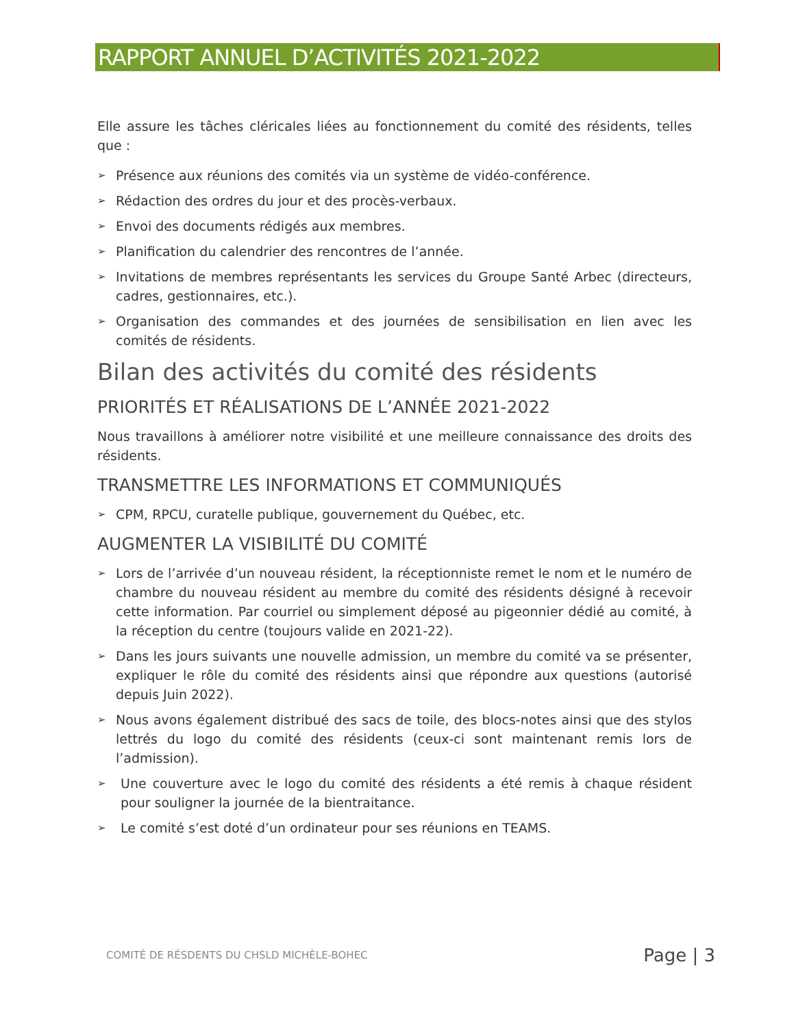RAPPORT ANNUEL D’ACTIVITÉS 2021-2022
Elle assure les tâches cléricales liées au fonctionnement du comité des résidents, telles que :
➢ Présence aux réunions des comités via un système de vidéo-conférence.
➢ Rédaction des ordres du jour et des procès-verbaux.
➢ Envoi des documents rédigés aux membres.
➢ Planification du calendrier des rencontres de l’année.
➢ Invitations de membres représentants les services du Groupe Santé Arbec (directeurs, cadres, gestionnaires, etc.).
➢ Organisation des commandes et des journées de sensibilisation en lien avec les comités de résidents.
Bilan des activités du comité des résidents
PRIORITÉS ET RÉALISATIONS DE L’ANNÉE 2021-2022
Nous travaillons à améliorer notre visibilité et une meilleure connaissance des droits des résidents.
TRANSMETTRE LES INFORMATIONS ET COMMUNIQUÉS
➢ CPM, RPCU, curatelle publique, gouvernement du Québec, etc.
AUGMENTER LA VISIBILITÉ DU COMITÉ
➢ Lors de l’arrivée d’un nouveau résident, la réceptionniste remet le nom et le numéro de chambre du nouveau résident au membre du comité des résidents désigné à recevoir cette information. Par courriel ou simplement déposé au pigeonnier dédié au comité, à la réception du centre (toujours valide en 2021-22).
➢ Dans les jours suivants une nouvelle admission, un membre du comité va se présenter, expliquer le rôle du comité des résidents ainsi que répondre aux questions (autorisé depuis Juin 2022).
➢ Nous avons également distribué des sacs de toile, des blocs-notes ainsi que des stylos lettrés du logo du comité des résidents (ceux-ci sont maintenant remis lors de l’admission).
➢ Une couverture avec le logo du comité des résidents a été remis à chaque résident pour souligner la journée de la bientraitance.
➢ Le comité s’est doté d’un ordinateur pour ses réunions en TEAMS.
COMITÉ DE RÉSDENTS DU CHSLD MICHÈLE-BOHEC Page | 3